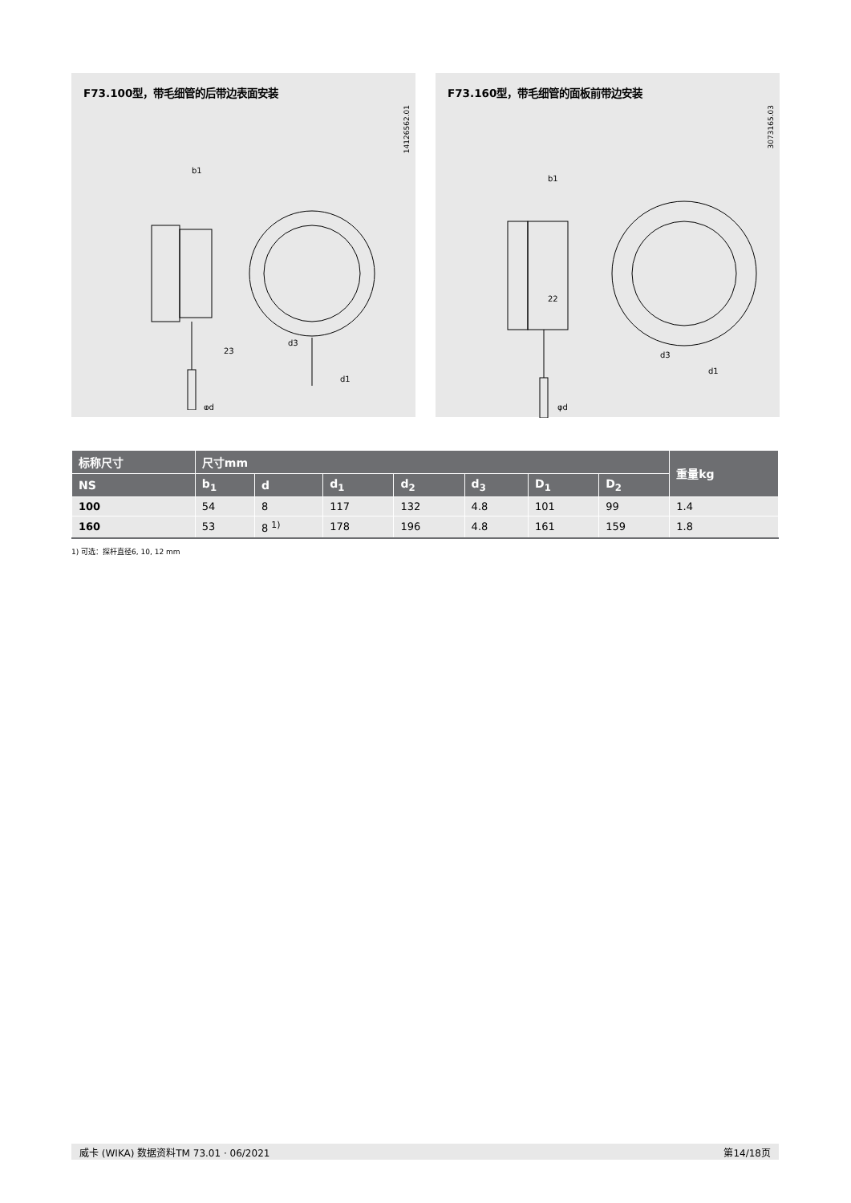F73.100型，带毛细管的后带边表面安装
14126562.01
23
b1
d1
d3
φd
F73.160型，带毛细管的面板前带边安装
3073165.03
22
b1
d1
d3
φd
| 标称尺寸 | 尺寸mm | | | | | | | 重量kg |
| --- | --- | --- | --- | --- | --- | --- | --- | --- |
| NS | b<sub>1</sub> | d | d<sub>1</sub> | d<sub>2</sub> | d<sub>3</sub> | D<sub>1</sub> | D<sub>2</sub> | |
| 100 | 54 | 8 | 117 | 132 | 4.8 | 101 | 99 | 1.4 |
| 160 | 53 | 8 <sup>1)</sup> | 178 | 196 | 4.8 | 161 | 159 | 1.8 |
1) 可选：探杆直径6, 10, 12 mm
威卡 (WIKA) 数据资料TM 73.01 · 06/2021 第14/18页